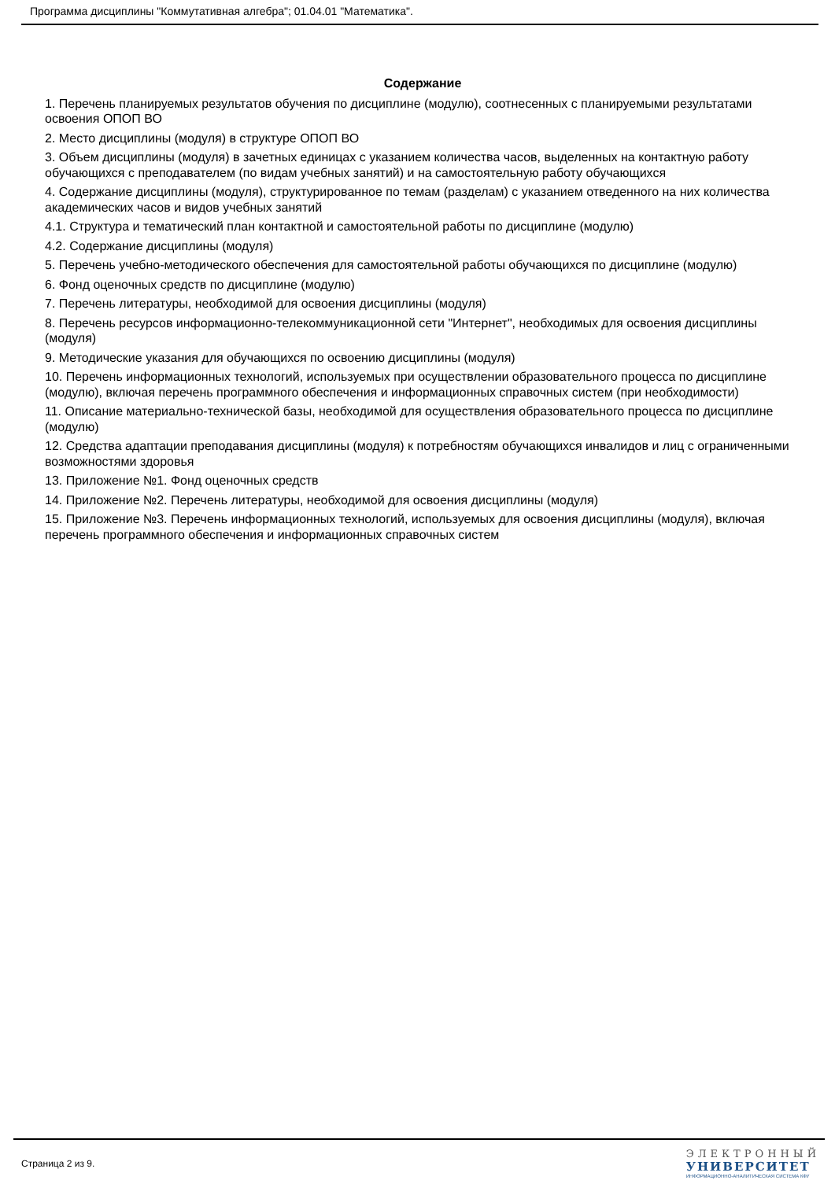Программа дисциплины "Коммутативная алгебра"; 01.04.01 "Математика".
Содержание
1. Перечень планируемых результатов обучения по дисциплине (модулю), соотнесенных с планируемыми результатами освоения ОПОП ВО
2. Место дисциплины (модуля) в структуре ОПОП ВО
3. Объем дисциплины (модуля) в зачетных единицах с указанием количества часов, выделенных на контактную работу обучающихся с преподавателем (по видам учебных занятий) и на самостоятельную работу обучающихся
4. Содержание дисциплины (модуля), структурированное по темам (разделам) с указанием отведенного на них количества академических часов и видов учебных занятий
4.1. Структура и тематический план контактной и самостоятельной работы по дисциплине (модулю)
4.2. Содержание дисциплины (модуля)
5. Перечень учебно-методического обеспечения для самостоятельной работы обучающихся по дисциплине (модулю)
6. Фонд оценочных средств по дисциплине (модулю)
7. Перечень литературы, необходимой для освоения дисциплины (модуля)
8. Перечень ресурсов информационно-телекоммуникационной сети "Интернет", необходимых для освоения дисциплины (модуля)
9. Методические указания для обучающихся по освоению дисциплины (модуля)
10. Перечень информационных технологий, используемых при осуществлении образовательного процесса по дисциплине (модулю), включая перечень программного обеспечения и информационных справочных систем (при необходимости)
11. Описание материально-технической базы, необходимой для осуществления образовательного процесса по дисциплине (модулю)
12. Средства адаптации преподавания дисциплины (модуля) к потребностям обучающихся инвалидов и лиц с ограниченными возможностями здоровья
13. Приложение №1. Фонд оценочных средств
14. Приложение №2. Перечень литературы, необходимой для освоения дисциплины (модуля)
15. Приложение №3. Перечень информационных технологий, используемых для освоения дисциплины (модуля), включая перечень программного обеспечения и информационных справочных систем
Страница 2 из 9.
ЭЛЕКТРОННЫЙ
УНИВЕРСИТЕТ
ИНФОРМАЦИОННО-АНАЛИТИЧЕСКАЯ СИСТЕМА КФУ